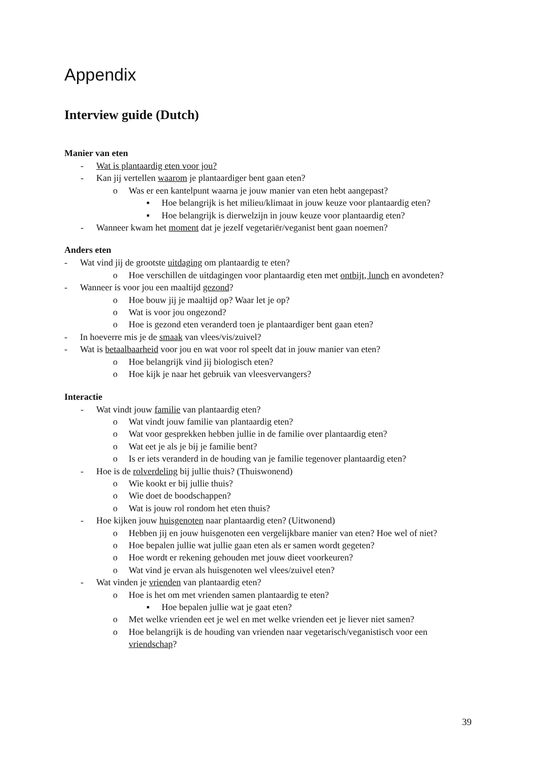Appendix
Interview guide (Dutch)
Manier van eten
- Wat is plantaardig eten voor jou?
- Kan jij vertellen waarom je plantaardiger bent gaan eten?
o Was er een kantelpunt waarna je jouw manier van eten hebt aangepast?
▪ Hoe belangrijk is het milieu/klimaat in jouw keuze voor plantaardig eten?
▪ Hoe belangrijk is dierwelzijn in jouw keuze voor plantaardig eten?
- Wanneer kwam het moment dat je jezelf vegetariër/veganist bent gaan noemen?
Anders eten
- Wat vind jij de grootste uitdaging om plantaardig te eten?
o Hoe verschillen de uitdagingen voor plantaardig eten met ontbijt, lunch en avondeten?
- Wanneer is voor jou een maaltijd gezond?
o Hoe bouw jij je maaltijd op? Waar let je op?
o Wat is voor jou ongezond?
o Hoe is gezond eten veranderd toen je plantaardiger bent gaan eten?
- In hoeverre mis je de smaak van vlees/vis/zuivel?
- Wat is betaalbaarheid voor jou en wat voor rol speelt dat in jouw manier van eten?
o Hoe belangrijk vind jij biologisch eten?
o Hoe kijk je naar het gebruik van vleesvervangers?
Interactie
- Wat vindt jouw familie van plantaardig eten?
o Wat vindt jouw familie van plantaardig eten?
o Wat voor gesprekken hebben jullie in de familie over plantaardig eten?
o Wat eet je als je bij je familie bent?
o Is er iets veranderd in de houding van je familie tegenover plantaardig eten?
- Hoe is de rolverdeling bij jullie thuis? (Thuiswonend)
o Wie kookt er bij jullie thuis?
o Wie doet de boodschappen?
o Wat is jouw rol rondom het eten thuis?
- Hoe kijken jouw huisgenoten naar plantaardig eten? (Uitwonend)
o Hebben jij en jouw huisgenoten een vergelijkbare manier van eten? Hoe wel of niet?
o Hoe bepalen jullie wat jullie gaan eten als er samen wordt gegeten?
o Hoe wordt er rekening gehouden met jouw dieet voorkeuren?
o Wat vind je ervan als huisgenoten wel vlees/zuivel eten?
- Wat vinden je vrienden van plantaardig eten?
o Hoe is het om met vrienden samen plantaardig te eten?
▪ Hoe bepalen jullie wat je gaat eten?
o Met welke vrienden eet je wel en met welke vrienden eet je liever niet samen?
o Hoe belangrijk is de houding van vrienden naar vegetarisch/veganistisch voor een vriendschap?
39